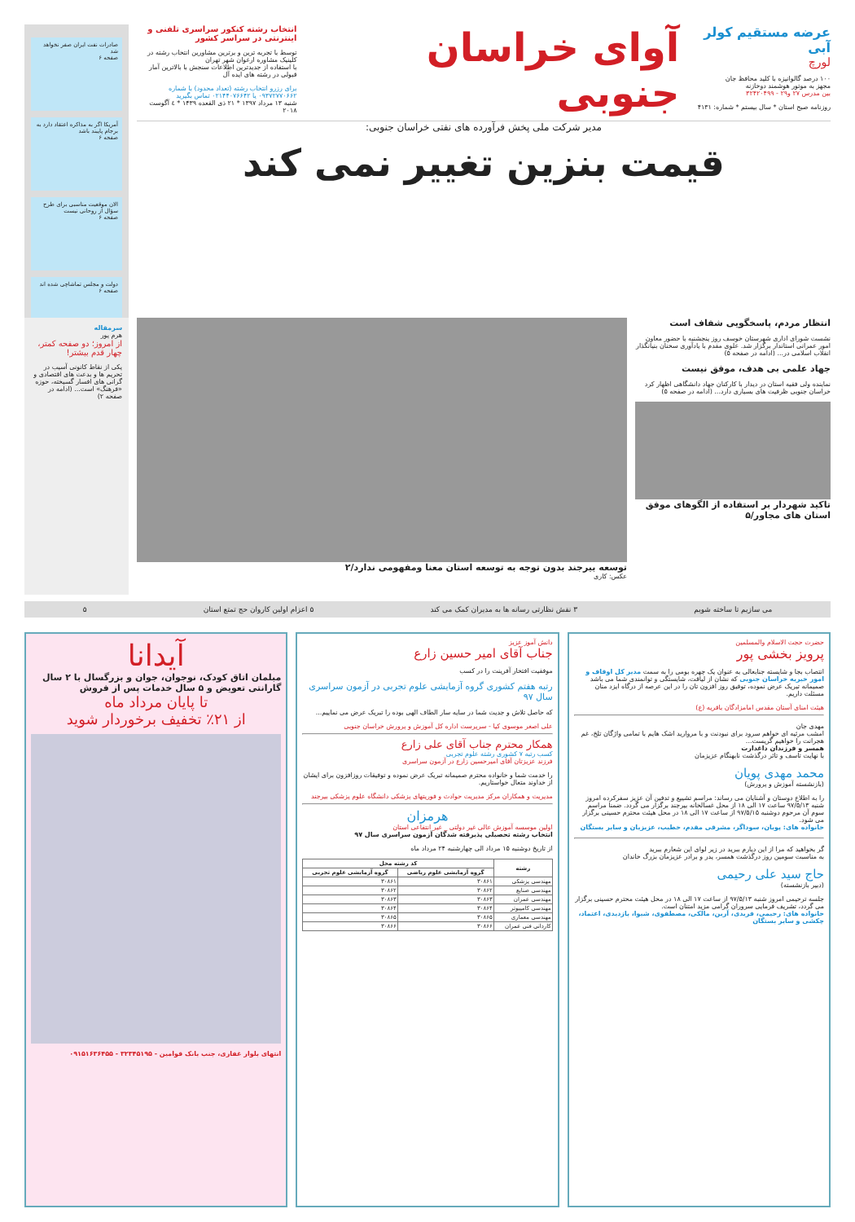عرضه مستقیم کولر آبی
لورچ
۱۰۰ درصد گالوانیزه با کلید محافظ جان
مجهز به موتور هوشمند دوخازنه
بین مدرس ۲۷ و۲۹ - ۳۲۴۲۰۴۹۹
روزنامه صبح استان * سال بیستم * شماره: ۴۱۳۱
آوای خراسان جنوبی
انتخاب رشته کنکور سراسری تلفنی و اینترنتی در سراسر کشور
توسط با تجربه ترین و برترین مشاورین انتخاب رشته در کلینیک مشاوره ارغوان شهر تهران
با استفاده از جدیدترین اطلاعات سنجش با بالاترین آمار قبولی در رشته های ایده آل
برای رزرو انتخاب رشته (تعداد محدود) با شماره ۰۹۳۷۲۷۷۰۶۶۲ یا ۰۲۱۴۴۰۷۶۶۴۲ تماس بگیرید
شنبه ۱۳ مرداد ۱۳۹۷ * ۲۱ ذی القعده ۱۴۳۹ * ٤ آگوست ۲۰۱۸
مدیر شرکت ملی پخش فرآورده های نفتی خراسان جنوبی:
قیمت بنزین تغییر نمی کند
صادرات نفت ایران صفر نخواهد شد
صفحه ۶
آمریکا اگر به مذاکره اعتقاد دارد به برجام پایبند باشد
صفحه ۶
الان موقعیت مناسبی برای طرح سؤال از روحانی نیست
صفحه ۶
دولت و مجلس تماشاچی شده اند
صفحه ۶
انتظار مردم، پاسخگویی شفاف است
نشست شورای اداری شهرستان خوسف روز پنجشنبه با حضور معاون امور عمرانی استاندار برگزار شد. علوی مقدم با یادآوری سخنان بنیانگذار انقلاب اسلامی در... (ادامه در صفحه ۵)
جهاد علمی بی هدف، موفق نیست
نماینده ولی فقیه استان در دیدار با کارکنان جهاد دانشگاهی اظهار کرد خراسان جنوبی ظرفیت های بسیاری دارد... (ادامه در صفحه ۵)
تاکید شهردار بر استفاده از الگوهای موفق استان های مجاور/۵
توسعه بیرجند بدون توجه به توسعه استان معنا ومفهومی ندارد/۲
عکس: کاری
سرمقاله
هرم پور
از امروز؛ دو صفحه کمتر، چهار قدم بیشتر!
یکی از نقاط کانونی آسیب در تحریم ها و بدعت های اقتصادی و گرانی های افسار گسیخته، حوزه «فرهنگ» است... (ادامه در صفحه ۲)
می سازیم تا ساخته شویم ۳ نقش نظارتی رسانه ها به مدیران کمک می کند ۵ اعزام اولین کاروان حج تمتع استان ۵
حضرت حجت الاسلام والمسلمین
پرویز بخشی پور
انتصاب بجا و شایسته جنابعالی به عنوان یک چهره بومی را به سمت مدیر کل اوقاف و امور خیریه خراسان جنوبی که نشان از لیاقت، شایستگی و توانمندی شما می باشد صمیمانه تبریک عرض نموده، توفیق روز افزون تان را در این عرصه از درگاه ایزد منان مسئلت داریم.
هیئت امنای آستان مقدس امامزادگان باقریه (ع)
مهدی جان
امشب مرثیه ای خواهم سرود برای نبودنت و با مروارید اشک هایم با تمامی واژگان تلخ، غم هجرانت را خواهیم گریست...
همسر و فرزندان داغدارت
با نهایت تاسف و تاثر درگذشت نابهنگام عزیزمان
محمد مهدی پویان
(بازنشسته آموزش و پرورش)
را به اطلاع دوستان و آشنایان می رساند: مراسم تشییع و تدفین آن عزیز سفرکرده امروز شنبه ۹۷/۵/۱۳ ساعت ۱۷ الی ۱۸ از محل غسالخانه بیرجند برگزار می گردد. ضمنا مراسم سوم آن مرحوم دوشنبه ۹۷/۵/۱۵ از ساعت ۱۷ الی ۱۸ در محل هیئت محترم حسینی برگزار می شود.
خانواده های: پویان، سوداگر، مشرقی مقدم، خطیب، عزیزیان و سایر بستگان
گر بخواهید که مرا از این دیارم ببرید در زیر لوای این شعارم ببرید
به مناسبت سومین روز درگذشت همسر، پدر و برادر عزیزمان بزرگ خاندان
حاج سید علی رحیمی
(دبیر بازنشسته)
جلسه ترحیمی امروز شنبه ۹۷/۵/۱۳ از ساعت ۱۷ الی ۱۸ در محل هیئت محترم حسینی برگزار می گردد، تشریف فرمایی سروران گرامی مزید امتنان است.
خانواده های: رحیمی، فریدی، آرین، مالکی، مصطفوی، شیوا، بازدیدی، اعتماد، چکشی و سایر بستگان
دانش آموز عزیز
جناب آقای امیر حسین زارع
موفقیت افتخار آفرینت را در کسب
رتبه هفتم کشوری گروه آزمایشی علوم تجربی در آزمون سراسری سال ۹۷
که حاصل تلاش و جدیت شما در سایه سار الطاف الهی بوده را تبریک عرض می نماییم...
علی اصغر موسوی کیا - سرپرست اداره کل آموزش و پرورش خراسان جنوبی
همکار محترم جناب آقای علی زارع
کسب رتبه ۷ کشوری رشته علوم تجربی
فرزند عزیزتان آقای امیرحسین زارع در آزمون سراسری
را خدمت شما و خانواده محترم صمیمانه تبریک عرض نموده و توفیقات روزافزون برای ایشان از خداوند متعال خواستاریم.
مدیریت و همکاران مرکز مدیریت حوادث و فوریتهای پزشکی دانشگاه علوم پزشکی بیرجند
هرمزان
اولین موسسه آموزش عالی غیر دولتی _ غیر انتفاعی استان
انتخاب رشته تحصیلی پذیرفته شدگان آزمون سراسری سال ۹۷
از تاریخ دوشنبه ۱۵ مرداد الی چهارشنبه ۲۴ مرداد ماه
| رشته | کد رشته محل | |
| --- | --- | --- |
| | گروه آزمایشی علوم ریاضی | گروه آزمایشی علوم تجربی |
| مهندسی پزشکی | ۳۰۸۶۱ | ۳۰۸۶۱ |
| مهندسی صنایع | ۳۰۸۶۲ | ۳۰۸۶۲ |
| مهندسی عمران | ۳۰۸۶۳ | ۳۰۸۶۳ |
| مهندسی کامپیوتر | ۳۰۸۶۴ | ۳۰۸۶۴ |
| مهندسی معماری | ۳۰۸۶۵ | ۳۰۸۶۵ |
| کاردانی فنی عمران | ۳۰۸۶۶ | ۳۰۸۶۶ |
آیدانا
مبلمان اتاق کودک، نوجوان، جوان و بزرگسال با ۲ سال گارانتی تعویض و ۵ سال خدمات پس از فروش
تا پایان مرداد ماه
از ۲۱٪ تخفیف برخوردار شوید
انتهای بلوار غفاری، جنب بانک قوامین - ۳۲۳۴۵۱۹۵ - ۰۹۱۵۱۶۳۶۴۵۵